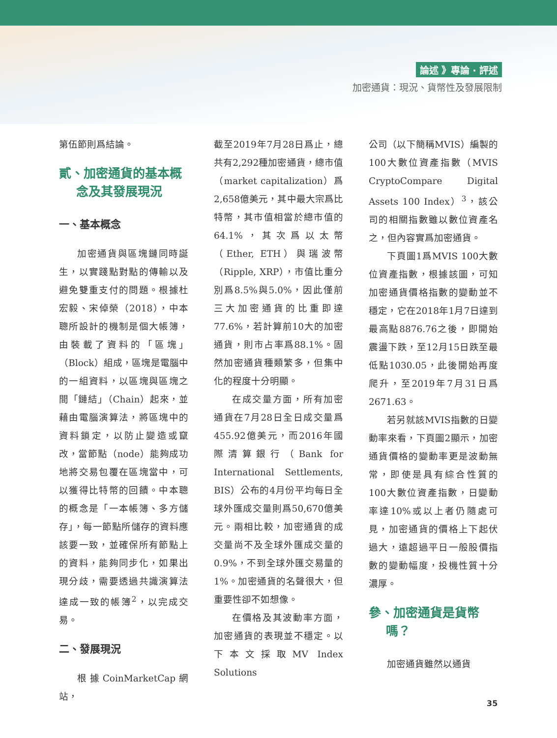論述 》專論 ‧ 評述
加密通貨：現況、貨幣性及發展限制
第伍節則爲結論。
貳、加密通貨的基本概
念及其發展現況
一、基本概念
加密通貨與區塊鏈同時誕生，以實踐點對點的傳輸以及避免雙重支付的問題。根據杜宏毅、宋倬榮（2018），中本聰所設計的機制是個大帳簿，由裝載了資料的「區塊」（Block）組成，區塊是電腦中的一組資料，以區塊與區塊之間「鏈結」（Chain）起來，並藉由電腦演算法，將區塊中的資料鎖定，以防止變造或竄改，當節點（node）能夠成功地將交易包覆在區塊當中，可以獲得比特幣的回饋。中本聰的概念是「一本帳簿、多方儲存」，每一節點所儲存的資料應該要一致，並確保所有節點上的資料，能夠同步化，如果出現分歧，需要透過共識演算法達成一致的帳簿<sup>2</sup>，以完成交易。
二、發展現況
根據CoinMarketCap網站，
截至2019年7月28日爲止，總共有2,292種加密通貨，總市值（market capitalization）爲2,658億美元，其中最大宗爲比特幣，其市值相當於總市值的64.1%，其次爲以太幣（Ether, ETH）與瑞波幣（Ripple, XRP），市值比重分別爲8.5%與5.0%，因此僅前三大加密通貨的比重即達77.6%，若計算前10大的加密通貨，則市占率爲88.1%。固然加密通貨種類繁多，但集中化的程度十分明顯。
在成交量方面，所有加密通貨在7月28日全日成交量爲455.92億美元，而2016年國際清算銀行（Bank for International Settlements, BIS）公布的4月份平均每日全球外匯成交量則爲50,670億美元。兩相比較，加密通貨的成交量尚不及全球外匯成交量的0.9%，不到全球外匯交易量的1%。加密通貨的名聲很大，但重要性卻不如想像。
在價格及其波動率方面，加密通貨的表現並不穩定。以下本文採取MV Index Solutions
公司（以下簡稱MVIS）編製的100大數位資產指數（MVIS CryptoCompare Digital Assets 100 Index）<sup>3</sup>，該公司的相關指數雖以數位資產名之，但內容實爲加密通貨。
下頁圖1爲MVIS 100大數位資產指數，根據該圖，可知加密通貨價格指數的變動並不穩定，它在2018年1月7日達到最高點8876.76之後，即開始震盪下跌，至12月15日跌至最低點1030.05，此後開始再度爬升，至2019年7月31日爲2671.63。
若另就該MVIS指數的日變動率來看，下頁圖2顯示，加密通貨價格的變動率更是波動無常，即使是具有綜合性質的100大數位資產指數，日變動率達10%或以上者仍隨處可見，加密通貨的價格上下起伏過大，遠超過平日一般股價指數的變動幅度，投機性質十分濃厚。
參、加密通貨是貨幣
嗎？
加密通貨雖然以通貨
35